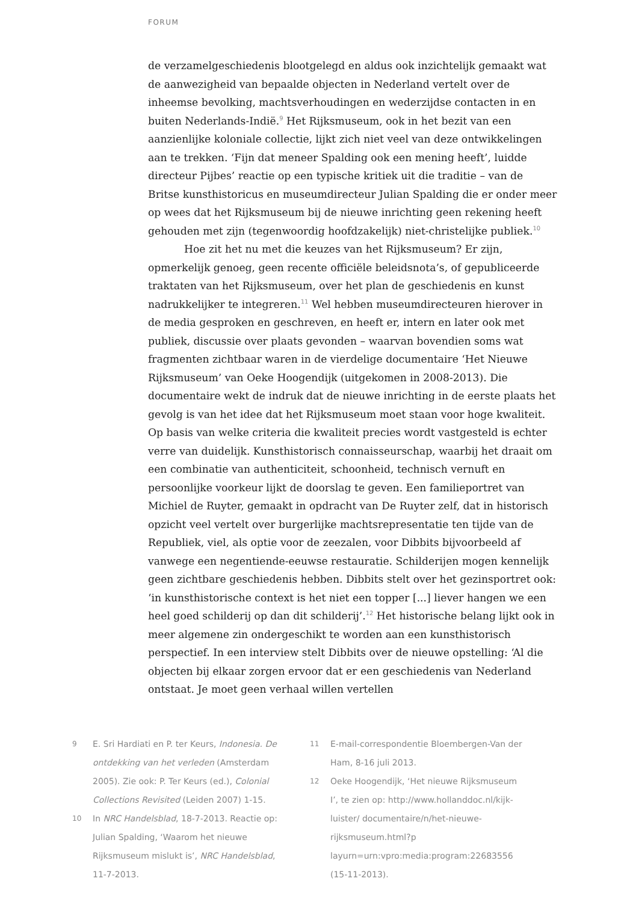FORUM
de verzamelgeschiedenis blootgelegd en aldus ook inzichtelijk gemaakt wat de aanwezigheid van bepaalde objecten in Nederland vertelt over de inheemse bevolking, machtsverhoudingen en wederzijdse contacten in en buiten Nederlands-Indië.<sup>9</sup> Het Rijksmuseum, ook in het bezit van een aanzienlijke koloniale collectie, lijkt zich niet veel van deze ontwikkelingen aan te trekken. ‘Fijn dat meneer Spalding ook een mening heeft’, luidde directeur Pijbes’ reactie op een typische kritiek uit die traditie – van de Britse kunsthistoricus en museumdirecteur Julian Spalding die er onder meer op wees dat het Rijksmuseum bij de nieuwe inrichting geen rekening heeft gehouden met zijn (tegenwoordig hoofdzakelijk) niet-christelijke publiek.<sup>10</sup>
Hoe zit het nu met die keuzes van het Rijksmuseum? Er zijn, opmerkelijk genoeg, geen recente officiële beleidsnota’s, of gepubliceerde traktaten van het Rijksmuseum, over het plan de geschiedenis en kunst nadrukkelijker te integreren.<sup>11</sup> Wel hebben museumdirecteuren hierover in de media gesproken en geschreven, en heeft er, intern en later ook met publiek, discussie over plaats gevonden – waarvan bovendien soms wat fragmenten zichtbaar waren in de vierdelige documentaire ‘Het Nieuwe Rijksmuseum’ van Oeke Hoogendijk (uitgekomen in 2008-2013). Die documentaire wekt de indruk dat de nieuwe inrichting in de eerste plaats het gevolg is van het idee dat het Rijksmuseum moet staan voor hoge kwaliteit. Op basis van welke criteria die kwaliteit precies wordt vastgesteld is echter verre van duidelijk. Kunsthistorisch connaisseurschap, waarbij het draait om een combinatie van authenticiteit, schoonheid, technisch vernuft en persoonlijke voorkeur lijkt de doorslag te geven. Een familieportret van Michiel de Ruyter, gemaakt in opdracht van De Ruyter zelf, dat in historisch opzicht veel vertelt over burgerlijke machtsrepresentatie ten tijde van de Republiek, viel, als optie voor de zeezalen, voor Dibbits bijvoorbeeld af vanwege een negentiende-eeuwse restauratie. Schilderijen mogen kennelijk geen zichtbare geschiedenis hebben. Dibbits stelt over het gezinsportret ook: ‘in kunsthistorische context is het niet een topper [...] liever hangen we een heel goed schilderij op dan dit schilderij’.<sup>12</sup> Het historische belang lijkt ook in meer algemene zin ondergeschikt te worden aan een kunsthistorisch perspectief. In een interview stelt Dibbits over de nieuwe opstelling: ‘Al die objecten bij elkaar zorgen ervoor dat er een geschiedenis van Nederland ontstaat. Je moet geen verhaal willen vertellen
9 E. Sri Hardiati en P. ter Keurs, Indonesia. De ontdekking van het verleden (Amsterdam 2005). Zie ook: P. Ter Keurs (ed.), Colonial Collections Revisited (Leiden 2007) 1-15.
10 In NRC Handelsblad, 18-7-2013. Reactie op: Julian Spalding, ‘Waarom het nieuwe Rijksmuseum mislukt is’, NRC Handelsblad, 11-7-2013.
11 E-mail-correspondentie Bloembergen-Van der Ham, 8-16 juli 2013.
12 Oeke Hoogendijk, ‘Het nieuwe Rijksmuseum I’, te zien op: http://www.hollanddoc.nl/kijk-luister/ documentaire/n/het-nieuwe-rijksmuseum.html?p layurn=urn:vpro:media:program:22683556 (15-11-2013).